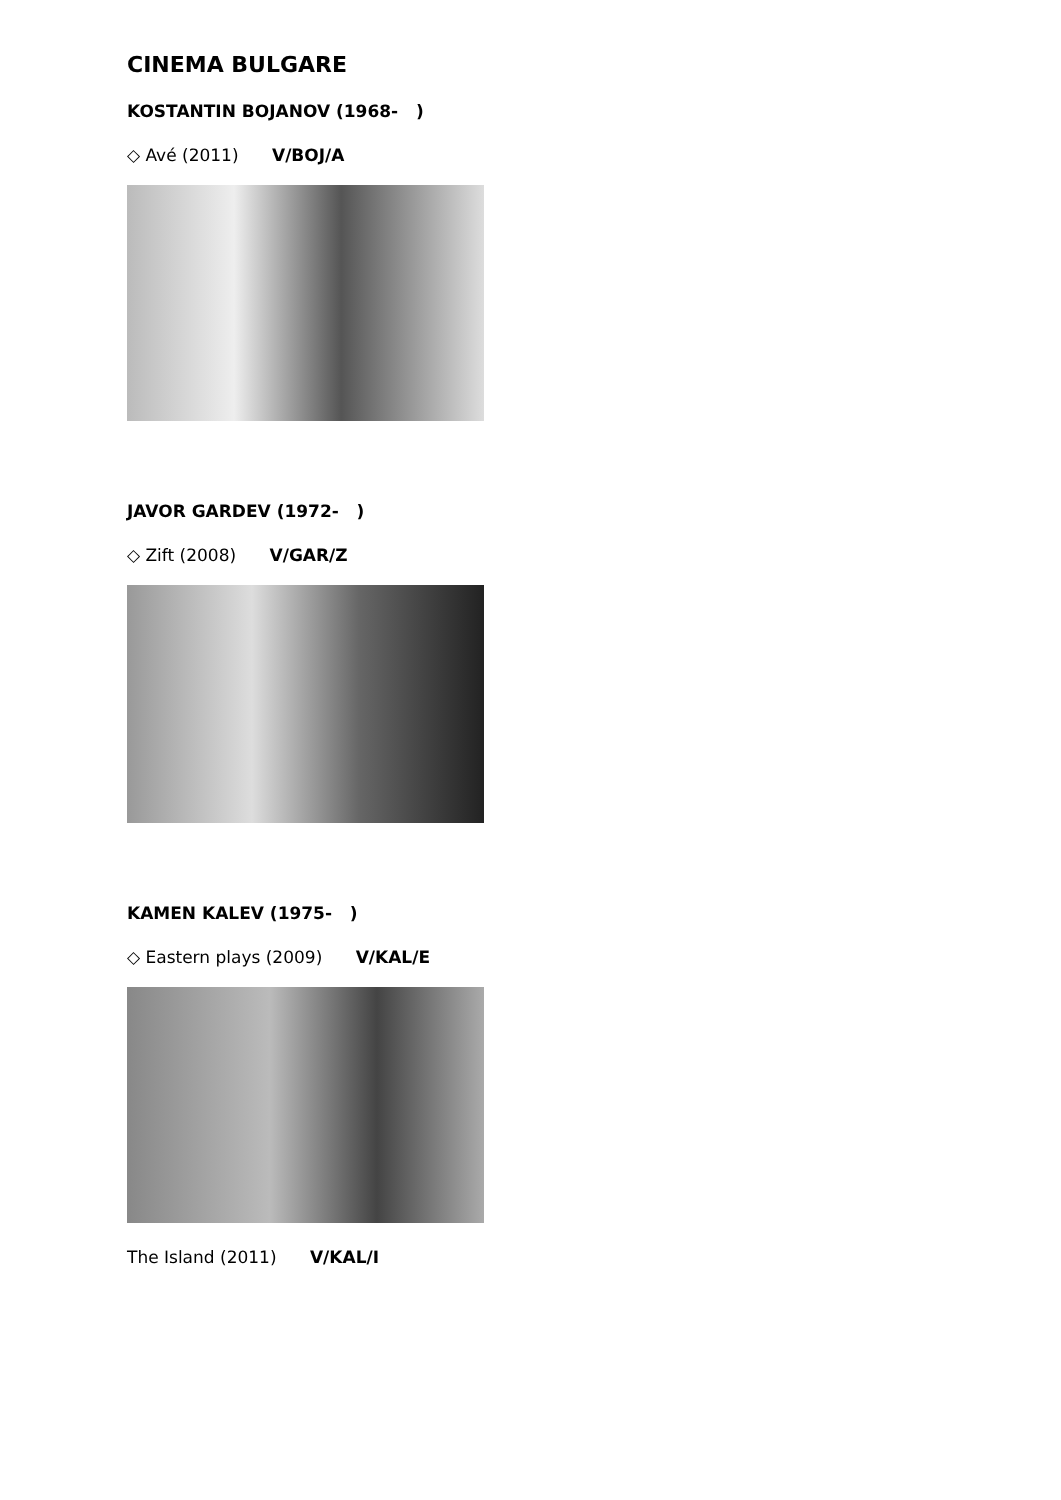CINEMA BULGARE
KOSTANTIN BOJANOV (1968- )
◇ Avé (2011) V/BOJ/A
JAVOR GARDEV (1972- )
◇ Zift (2008) V/GAR/Z
KAMEN KALEV (1975- )
◇ Eastern plays (2009) V/KAL/E
The Island (2011) V/KAL/I